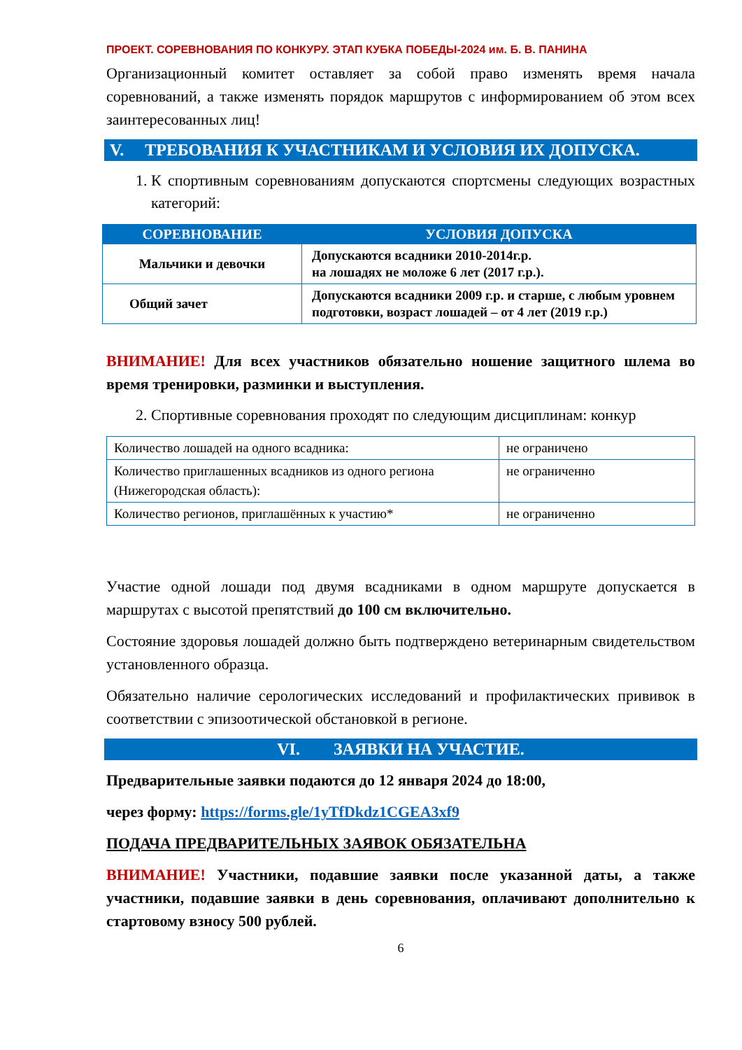ПРОЕКТ. СОРЕВНОВАНИЯ ПО КОНКУРУ. ЭТАП КУБКА ПОБЕДЫ-2024 им. Б. В. ПАНИНА
Организационный комитет оставляет за собой право изменять время начала соревнований, а также изменять порядок маршрутов с информированием об этом всех заинтересованных лиц!
V. ТРЕБОВАНИЯ К УЧАСТНИКАМ И УСЛОВИЯ ИХ ДОПУСКА.
1. К спортивным соревнованиям допускаются спортсмены следующих возрастных категорий:
| СОРЕВНОВАНИЕ | УСЛОВИЯ ДОПУСКА |
| --- | --- |
| Мальчики и девочки | Допускаются всадники 2010-2014г.р. на лошадях не моложе 6 лет (2017 г.р.). |
| Общий зачет | Допускаются всадники 2009 г.р. и старше, с любым уровнем подготовки, возраст лошадей – от 4 лет (2019 г.р.) |
ВНИМАНИЕ! Для всех участников обязательно ношение защитного шлема во время тренировки, разминки и выступления.
2. Спортивные соревнования проходят по следующим дисциплинам: конкур
| Количество лошадей на одного всадника: | не ограничено |
| Количество приглашенных всадников из одного региона (Нижегородская область): | не ограниченно |
| Количество регионов, приглашённых к участию* | не ограниченно |
Участие одной лошади под двумя всадниками в одном маршруте допускается в маршрутах с высотой препятствий до 100 см включительно.
Состояние здоровья лошадей должно быть подтверждено ветеринарным свидетельством установленного образца.
Обязательно наличие серологических исследований и профилактических прививок в соответствии с эпизоотической обстановкой в регионе.
VI. ЗАЯВКИ НА УЧАСТИЕ.
Предварительные заявки подаются до 12 января 2024 до 18:00,
через форму: https://forms.gle/1yTfDkdz1CGEA3xf9
ПОДАЧА ПРЕДВАРИТЕЛЬНЫХ ЗАЯВОК ОБЯЗАТЕЛЬНА
ВНИМАНИЕ! Участники, подавшие заявки после указанной даты, а также участники, подавшие заявки в день соревнования, оплачивают дополнительно к стартовому взносу 500 рублей.
6